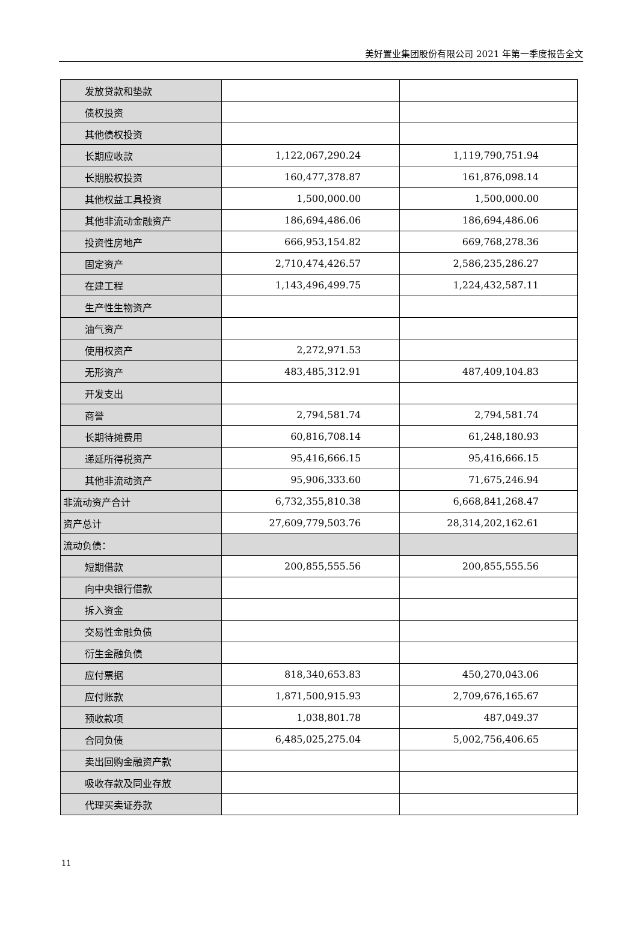美好置业集团股份有限公司 2021 年第一季度报告全文
| 发放贷款和垫款 | | |
| 债权投资 | | |
| 其他债权投资 | | |
| 长期应收款 | 1,122,067,290.24 | 1,119,790,751.94 |
| 长期股权投资 | 160,477,378.87 | 161,876,098.14 |
| 其他权益工具投资 | 1,500,000.00 | 1,500,000.00 |
| 其他非流动金融资产 | 186,694,486.06 | 186,694,486.06 |
| 投资性房地产 | 666,953,154.82 | 669,768,278.36 |
| 固定资产 | 2,710,474,426.57 | 2,586,235,286.27 |
| 在建工程 | 1,143,496,499.75 | 1,224,432,587.11 |
| 生产性生物资产 | | |
| 油气资产 | | |
| 使用权资产 | 2,272,971.53 | |
| 无形资产 | 483,485,312.91 | 487,409,104.83 |
| 开发支出 | | |
| 商誉 | 2,794,581.74 | 2,794,581.74 |
| 长期待摊费用 | 60,816,708.14 | 61,248,180.93 |
| 递延所得税资产 | 95,416,666.15 | 95,416,666.15 |
| 其他非流动资产 | 95,906,333.60 | 71,675,246.94 |
| 非流动资产合计 | 6,732,355,810.38 | 6,668,841,268.47 |
| 资产总计 | 27,609,779,503.76 | 28,314,202,162.61 |
| 流动负债： | | |
| 短期借款 | 200,855,555.56 | 200,855,555.56 |
| 向中央银行借款 | | |
| 拆入资金 | | |
| 交易性金融负债 | | |
| 衍生金融负债 | | |
| 应付票据 | 818,340,653.83 | 450,270,043.06 |
| 应付账款 | 1,871,500,915.93 | 2,709,676,165.67 |
| 预收款项 | 1,038,801.78 | 487,049.37 |
| 合同负债 | 6,485,025,275.04 | 5,002,756,406.65 |
| 卖出回购金融资产款 | | |
| 吸收存款及同业存放 | | |
| 代理买卖证券款 | | |
11